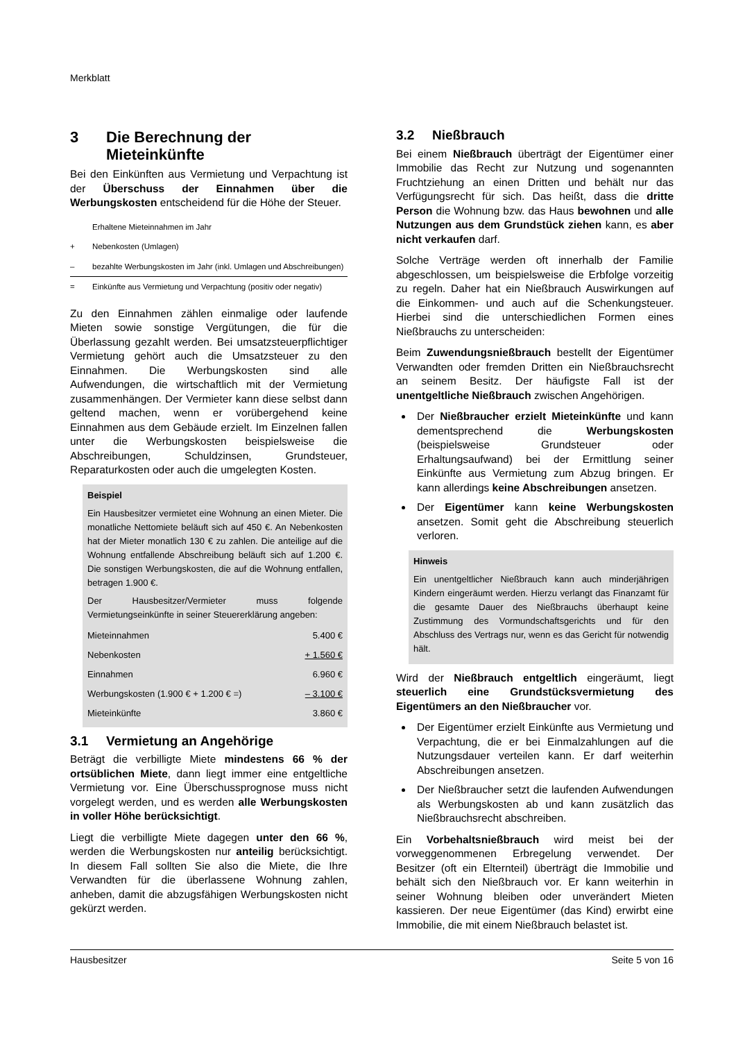Merkblatt
3 Die Berechnung der Mieteinkünfte
Bei den Einkünften aus Vermietung und Verpachtung ist der Überschuss der Einnahmen über die Werbungskosten entscheidend für die Höhe der Steuer.
| | Erhaltene Mieteinnahmen im Jahr |
| + | Nebenkosten (Umlagen) |
| – | bezahlte Werbungskosten im Jahr (inkl. Umlagen und Abschreibungen) |
| = | Einkünfte aus Vermietung und Verpachtung (positiv oder negativ) |
Zu den Einnahmen zählen einmalige oder laufende Mieten sowie sonstige Vergütungen, die für die Überlassung gezahlt werden. Bei umsatzsteuerpflichtiger Vermietung gehört auch die Umsatzsteuer zu den Einnahmen. Die Werbungskosten sind alle Aufwendungen, die wirtschaftlich mit der Vermietung zusammenhängen. Der Vermieter kann diese selbst dann geltend machen, wenn er vorübergehend keine Einnahmen aus dem Gebäude erzielt. Im Einzelnen fallen unter die Werbungskosten beispielsweise die Abschreibungen, Schuldzinsen, Grundsteuer, Reparaturkosten oder auch die umgelegten Kosten.
Beispiel
Ein Hausbesitzer vermietet eine Wohnung an einen Mieter. Die monatliche Nettomiete beläuft sich auf 450 €. An Nebenkosten hat der Mieter monatlich 130 € zu zahlen. Die anteilige auf die Wohnung entfallende Abschreibung beläuft sich auf 1.200 €. Die sonstigen Werbungskosten, die auf die Wohnung entfallen, betragen 1.900 €.
Der Hausbesitzer/Vermieter muss folgende Vermietungseinkünfte in seiner Steuererklärung angeben:
| Mieteinnahmen | 5.400 € |
| Nebenkosten | + 1.560 € |
| Einnahmen | 6.960 € |
| Werbungskosten (1.900 € + 1.200 € =) | – 3.100 € |
| Mieteinkünfte | 3.860 € |
3.1 Vermietung an Angehörige
Beträgt die verbilligte Miete mindestens 66 % der ortsüblichen Miete, dann liegt immer eine entgeltliche Vermietung vor. Eine Überschussprognose muss nicht vorgelegt werden, und es werden alle Werbungskosten in voller Höhe berücksichtigt.
Liegt die verbilligte Miete dagegen unter den 66 %, werden die Werbungskosten nur anteilig berücksichtigt. In diesem Fall sollten Sie also die Miete, die Ihre Verwandten für die überlassene Wohnung zahlen, anheben, damit die abzugsfähigen Werbungskosten nicht gekürzt werden.
3.2 Nießbrauch
Bei einem Nießbrauch überträgt der Eigentümer einer Immobilie das Recht zur Nutzung und sogenannten Fruchtziehung an einen Dritten und behält nur das Verfügungsrecht für sich. Das heißt, dass die dritte Person die Wohnung bzw. das Haus bewohnen und alle Nutzungen aus dem Grundstück ziehen kann, es aber nicht verkaufen darf.
Solche Verträge werden oft innerhalb der Familie abgeschlossen, um beispielsweise die Erbfolge vorzeitig zu regeln. Daher hat ein Nießbrauch Auswirkungen auf die Einkommen- und auch auf die Schenkungsteuer. Hierbei sind die unterschiedlichen Formen eines Nießbrauchs zu unterscheiden:
Beim Zuwendungsnießbrauch bestellt der Eigentümer Verwandten oder fremden Dritten ein Nießbrauchsrecht an seinem Besitz. Der häufigste Fall ist der unentgeltliche Nießbrauch zwischen Angehörigen.
Der Nießbraucher erzielt Mieteinkünfte und kann dementsprechend die Werbungskosten (beispielsweise Grundsteuer oder Erhaltungsaufwand) bei der Ermittlung seiner Einkünfte aus Vermietung zum Abzug bringen. Er kann allerdings keine Abschreibungen ansetzen.
Der Eigentümer kann keine Werbungskosten ansetzen. Somit geht die Abschreibung steuerlich verloren.
Hinweis
Ein unentgeltlicher Nießbrauch kann auch minderjährigen Kindern eingeräumt werden. Hierzu verlangt das Finanzamt für die gesamte Dauer des Nießbrauchs überhaupt keine Zustimmung des Vormundschaftsgerichts und für den Abschluss des Vertrags nur, wenn es das Gericht für notwendig hält.
Wird der Nießbrauch entgeltlich eingeräumt, liegt steuerlich eine Grundstücksvermietung des Eigentümers an den Nießbraucher vor.
Der Eigentümer erzielt Einkünfte aus Vermietung und Verpachtung, die er bei Einmalzahlungen auf die Nutzungsdauer verteilen kann. Er darf weiterhin Abschreibungen ansetzen.
Der Nießbraucher setzt die laufenden Aufwendungen als Werbungskosten ab und kann zusätzlich das Nießbrauchsrecht abschreiben.
Ein Vorbehaltsnießbrauch wird meist bei der vorweggenommenen Erbregelung verwendet. Der Besitzer (oft ein Elternteil) überträgt die Immobilie und behält sich den Nießbrauch vor. Er kann weiterhin in seiner Wohnung bleiben oder unverändert Mieten kassieren. Der neue Eigentümer (das Kind) erwirbt eine Immobilie, die mit einem Nießbrauch belastet ist.
Hausbesitzer Seite 5 von 16